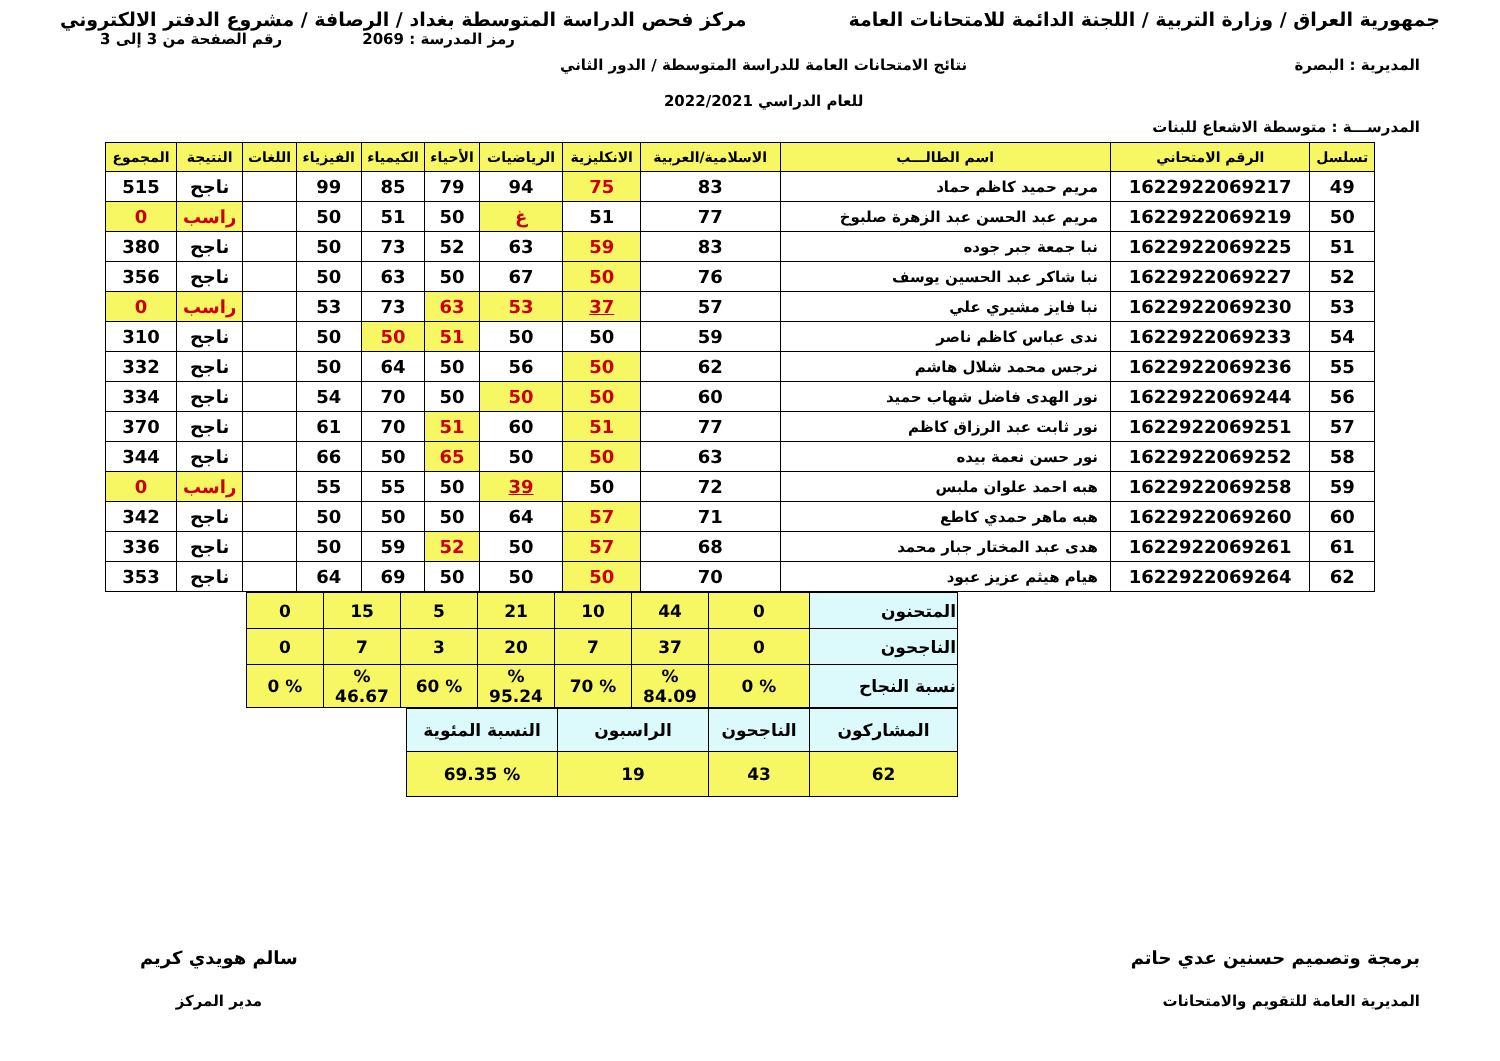جمهورية العراق / وزارة التربية / اللجنة الدائمة للامتحانات العامة
مركز فحص الدراسة المتوسطة بغداد / الرصافة / مشروع الدفتر الالكتروني
رمز المدرسة : 2069 رقم الصفحة من 3 إلى 3
المديرية : البصرة نتائج الامتحانات العامة للدراسة المتوسطة / الدور الثاني
للعام الدراسي 2022/2021
المدرســـة : متوسطة الاشعاع للبنات
| تسلسل | الرقم الامتحاني | اسم الطالـــب | الاسلامية/العربية | الانكليزية | الرياضيات | الأحياء | الكيمياء | الفيزياء | اللغات | النتيجة | المجموع |
| --- | --- | --- | --- | --- | --- | --- | --- | --- | --- | --- | --- |
| 49 | 1622922069217 | مريم حميد كاظم حماد | 83 | 75 | 94 | 79 | 85 | 99 | | ناجح | 515 |
| 50 | 1622922069219 | مريم عبد الحسن عبد الزهرة صلبوخ | 77 | 51 | غ | 50 | 51 | 50 | | راسب | 0 |
| 51 | 1622922069225 | نبا جمعة جبر جوده | 83 | 59 | 63 | 52 | 73 | 50 | | ناجح | 380 |
| 52 | 1622922069227 | نبا شاكر عبد الحسين يوسف | 76 | 50 | 67 | 50 | 63 | 50 | | ناجح | 356 |
| 53 | 1622922069230 | نبا فايز مشيري علي | 57 | 37 | 53 | 63 | 73 | 53 | | راسب | 0 |
| 54 | 1622922069233 | ندى عباس كاظم ناصر | 59 | 50 | 50 | 51 | 50 | 50 | | ناجح | 310 |
| 55 | 1622922069236 | نرجس محمد شلال هاشم | 62 | 50 | 56 | 50 | 64 | 50 | | ناجح | 332 |
| 56 | 1622922069244 | نور الهدى فاضل شهاب حميد | 60 | 50 | 50 | 50 | 70 | 54 | | ناجح | 334 |
| 57 | 1622922069251 | نور ثابت عبد الرزاق كاظم | 77 | 51 | 60 | 51 | 70 | 61 | | ناجح | 370 |
| 58 | 1622922069252 | نور حسن نعمة بيده | 63 | 50 | 50 | 65 | 50 | 66 | | ناجح | 344 |
| 59 | 1622922069258 | هبه احمد علوان ملبس | 72 | 50 | 39 | 50 | 55 | 55 | | راسب | 0 |
| 60 | 1622922069260 | هبه ماهر حمدي كاطع | 71 | 57 | 64 | 50 | 50 | 50 | | ناجح | 342 |
| 61 | 1622922069261 | هدى عبد المختار جبار محمد | 68 | 57 | 50 | 52 | 59 | 50 | | ناجح | 336 |
| 62 | 1622922069264 | هيام هيثم عزيز عبود | 70 | 50 | 50 | 50 | 69 | 64 | | ناجح | 353 |
| المتحنون | 0 | 44 | 10 | 21 | 5 | 15 | 0 |
| الناجحون | 0 | 37 | 7 | 20 | 3 | 7 | 0 |
| نسبة النجاح | % 0 | % 84.09 | % 70 | % 95.24 | % 60 | % 46.67 | % 0 |
| المشاركون | الناجحون | الراسبون | النسبة المئوية |
| 62 | 43 | 19 | % 69.35 |
برمجة وتصميم حسنين عدي حاتم
المديرية العامة للتقويم والامتحانات
سالم هويدي كريم
مدير المركز